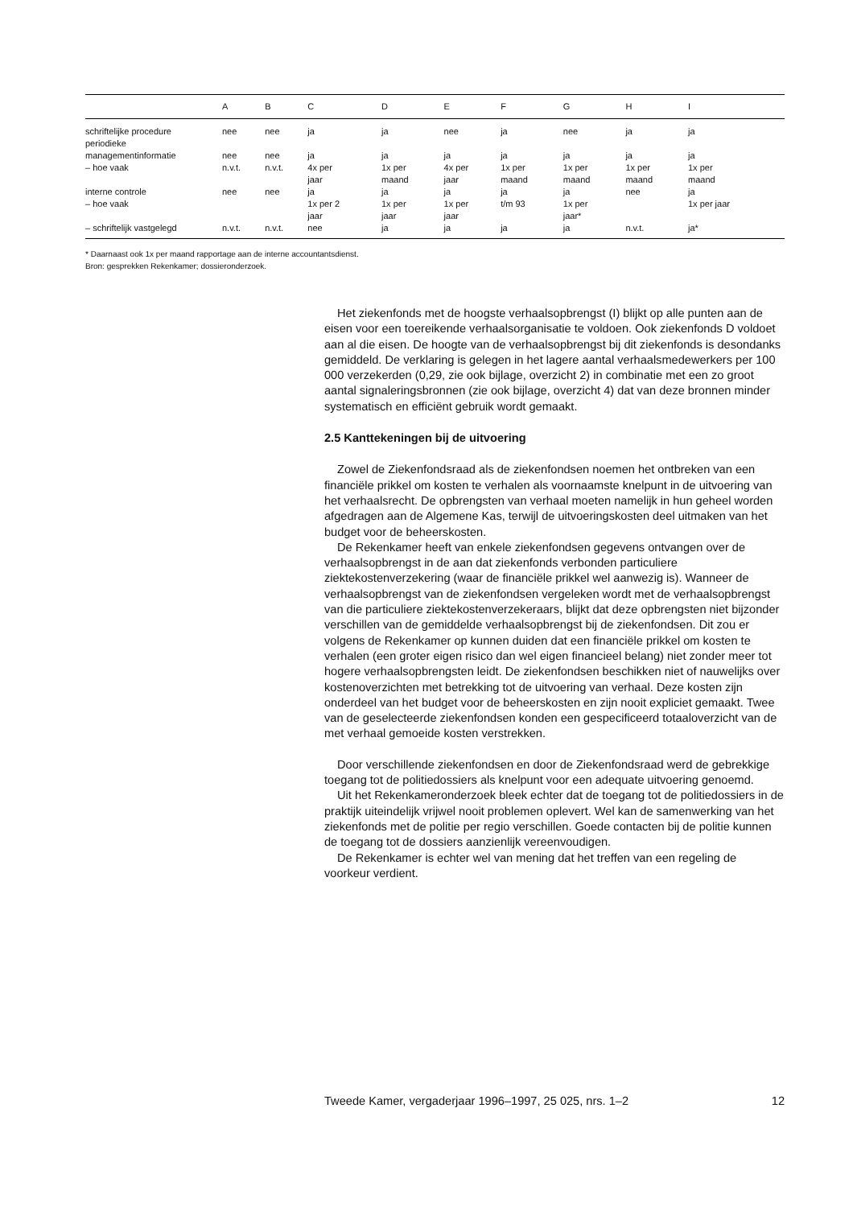| | A | B | C | D | E | F | G | H | I |
| --- | --- | --- | --- | --- | --- | --- | --- | --- | --- |
| schriftelijke procedure | nee | nee | ja | ja | nee | ja | nee | ja | ja |
| periodieke managementinformatie | nee | nee | ja | ja | ja | ja | ja | ja | ja |
| – hoe vaak | n.v.t. | n.v.t. | 4x per jaar | 1x per maand | 4x per jaar | 1x per maand | 1x per maand | 1x per maand | 1x per maand |
| interne controle | nee | nee | ja | ja | ja | ja | ja | nee | ja |
| – hoe vaak | | | 1x per 2 jaar | 1x per jaar | 1x per jaar | t/m 93 | 1x per jaar* | | 1x per jaar |
| – schriftelijk vastgelegd | n.v.t. | n.v.t. | nee | ja | ja | ja | ja | n.v.t. | ja* |
* Daarnaast ook 1x per maand rapportage aan de interne accountantsdienst.
Bron: gesprekken Rekenkamer; dossieronderzoek.
Het ziekenfonds met de hoogste verhaalsopbrengst (I) blijkt op alle punten aan de eisen voor een toereikende verhaalsorganisatie te voldoen. Ook ziekenfonds D voldoet aan al die eisen. De hoogte van de verhaalsopbrengst bij dit ziekenfonds is desondanks gemiddeld. De verklaring is gelegen in het lagere aantal verhaalsmedewerkers per 100 000 verzekerden (0,29, zie ook bijlage, overzicht 2) in combinatie met een zo groot aantal signaleringsbronnen (zie ook bijlage, overzicht 4) dat van deze bronnen minder systematisch en efficiënt gebruik wordt gemaakt.
2.5 Kanttekeningen bij de uitvoering
Zowel de Ziekenfondsraad als de ziekenfondsen noemen het ontbreken van een financiële prikkel om kosten te verhalen als voornaamste knelpunt in de uitvoering van het verhaalsrecht. De opbrengsten van verhaal moeten namelijk in hun geheel worden afgedragen aan de Algemene Kas, terwijl de uitvoeringskosten deel uitmaken van het budget voor de beheerskosten.
De Rekenkamer heeft van enkele ziekenfondsen gegevens ontvangen over de verhaalsopbrengst in de aan dat ziekenfonds verbonden particuliere ziektekostenverzekering (waar de financiële prikkel wel aanwezig is). Wanneer de verhaalsopbrengst van de ziekenfondsen vergeleken wordt met de verhaalsopbrengst van die particuliere ziektekostenverzekeraars, blijkt dat deze opbrengsten niet bijzonder verschillen van de gemiddelde verhaalsopbrengst bij de ziekenfondsen. Dit zou er volgens de Rekenkamer op kunnen duiden dat een financiële prikkel om kosten te verhalen (een groter eigen risico dan wel eigen financieel belang) niet zonder meer tot hogere verhaalsopbrengsten leidt. De ziekenfondsen beschikken niet of nauwelijks over kostenoverzichten met betrekking tot de uitvoering van verhaal. Deze kosten zijn onderdeel van het budget voor de beheerskosten en zijn nooit expliciet gemaakt. Twee van de geselecteerde ziekenfondsen konden een gespecificeerd totaaloverzicht van de met verhaal gemoeide kosten verstrekken.
Door verschillende ziekenfondsen en door de Ziekenfondsraad werd de gebrekkige toegang tot de politiedossiers als knelpunt voor een adequate uitvoering genoemd.
Uit het Rekenkameronderzoek bleek echter dat de toegang tot de politiedossiers in de praktijk uiteindelijk vrijwel nooit problemen oplevert. Wel kan de samenwerking van het ziekenfonds met de politie per regio verschillen. Goede contacten bij de politie kunnen de toegang tot de dossiers aanzienlijk vereenvoudigen.
De Rekenkamer is echter wel van mening dat het treffen van een regeling de voorkeur verdient.
Tweede Kamer, vergaderjaar 1996–1997, 25 025, nrs. 1–2 12